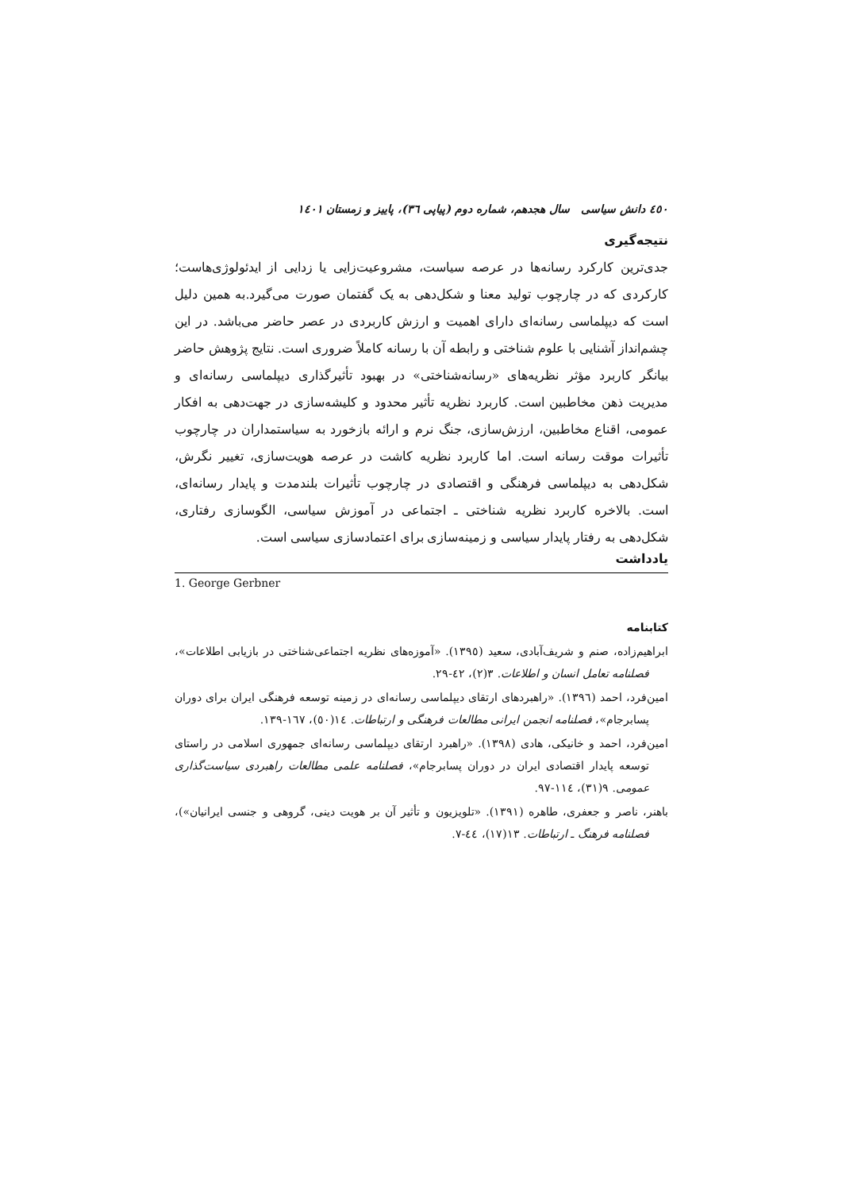٤٥٠ دانش سیاسی سال هجدهم، شماره دوم (پیاپی ٣٦)، پاییز و زمستان ١٤٠١
نتیجه‌گیری
جدی‌ترین کارکرد رسانه‌ها در عرصه سیاست، مشروعیت‌زایی یا زدایی از ایدئولوژی‌هاست؛ کارکردی که در چارچوب تولید معنا و شکل‌دهی به یک گفتمان صورت می‌گیرد.به همین دلیل است که دیپلماسی رسانه‌ای دارای اهمیت و ارزش کاربردی در عصر حاضر می‌باشد. در این چشم‌انداز آشنایی با علوم شناختی و رابطه آن با رسانه کاملاً ضروری است. نتایج پژوهش حاضر بیانگر کاربرد مؤثر نظریه‌های «رسانه‌شناختی» در بهبود تأثیرگذاری دیپلماسی رسانه‌ای و مدیریت ذهن مخاطبین است. کاربرد نظریه تأثیر محدود و کلیشه‌سازی در جهت‌دهی به افکار عمومی، اقناع مخاطبین، ارزش‌سازی، جنگ نرم و ارائه بازخورد به سیاستمداران در چارچوب تأثیرات موقت رسانه است. اما کاربرد نظریه کاشت در عرصه هویت‌سازی، تغییر نگرش، شکل‌دهی به دیپلماسی فرهنگی و اقتصادی در چارچوب تأثیرات بلندمدت و پایدار رسانه‌ای، است. بالاخره کاربرد نظریه شناختی ـ اجتماعی در آموزش سیاسی، الگوسازی رفتاری، شکل‌دهی به رفتار پایدار سیاسی و زمینه‌سازی برای اعتمادسازی سیاسی است.
یادداشت
1. George Gerbner
کتابنامه
ابراهیم‌زاده، صنم و شریف‌آبادی، سعید (١٣٩٥). «آموزه‌های نظریه اجتماعی‌شناختی در بازیابی اطلاعات»، فصلنامه تعامل انسان و اطلاعات. ٣(٢)، ٤٢-٢٩.
امین‌فرد، احمد (١٣٩٦). «راهبردهای ارتقای دیپلماسی رسانه‌ای در زمینه توسعه فرهنگی ایران برای دوران پسابرجام»، فصلنامه انجمن ایرانی مطالعات فرهنگی و ارتباطات. ١٤(٥٠)، ١٦٧-١٣٩.
امین‌فرد، احمد و خانیکی، هادی (١٣٩٨). «راهبرد ارتقای دیپلماسی رسانه‌ای جمهوری اسلامی در راستای توسعه پایدار اقتصادی ایران در دوران پسابرجام»، فصلنامه علمی مطالعات راهبردی سیاست‌گذاری عمومی. ٩(٣١)، ١١٤-٩٧.
باهنر، ناصر و جعفری، طاهره (١٣٩١). «تلویزیون و تأثیر آن بر هویت دینی، گروهی و جنسی ایرانیان»)، فصلنامه فرهنگ ـ ارتباطات. ١٣(١٧)، ٤٤-٧.